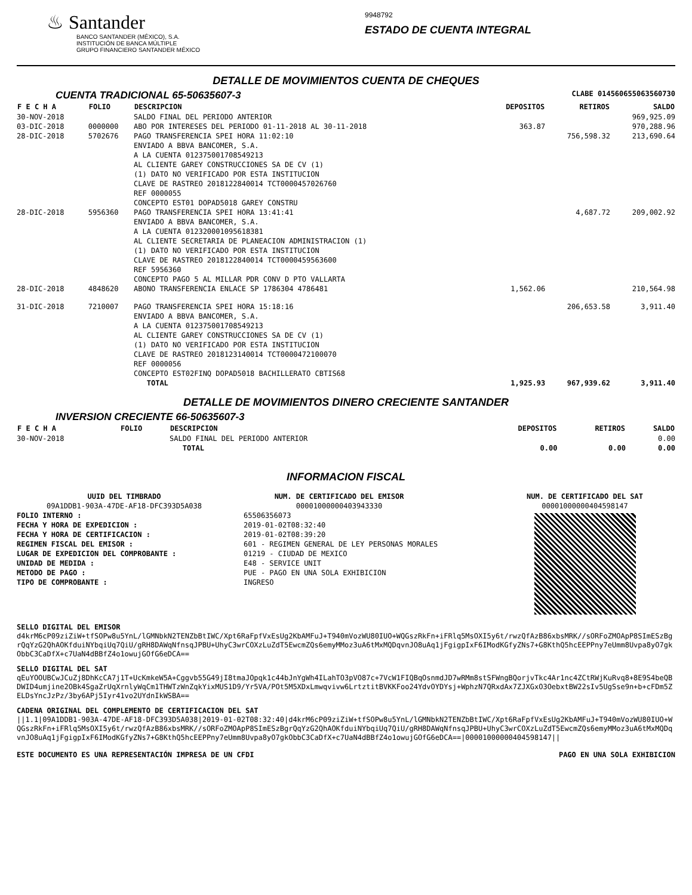♨ Santander
BANCO SANTANDER (MÉXICO), S.A.
INSTITUCIÓN DE BANCA MÚLTIPLE
GRUPO FINANCIERO SANTANDER MÉXICO
9948792
ESTADO DE CUENTA INTEGRAL
DETALLE DE MOVIMIENTOS CUENTA DE CHEQUES
CUENTA TRADICIONAL 65-50635607-3
CLABE 014560655063560730
| F E C H A | FOLIO | DESCRIPCION | DEPOSITOS | RETIROS | SALDO |
| --- | --- | --- | --- | --- | --- |
| 30-NOV-2018 | | SALDO FINAL DEL PERIODO ANTERIOR | | | 969,925.09 |
| 03-DIC-2018 | 0000000 | ABO POR INTERESES DEL PERIODO 01-11-2018 AL 30-11-2018 | 363.87 | | 970,288.96 |
| 28-DIC-2018 | 5702676 | PAGO TRANSFERENCIA SPEI HORA 11:02:10 ENVIADO A BBVA BANCOMER, S.A. A LA CUENTA 012375001708549213 AL CLIENTE GAREY CONSTRUCCIONES SA DE CV (1) (1) DATO NO VERIFICADO POR ESTA INSTITUCION CLAVE DE RASTREO 2018122840014 TCT0000457026760 REF 0000055 CONCEPTO EST01 DOPAD5018 GAREY CONSTRU | | 756,598.32 | 213,690.64 |
| 28-DIC-2018 | 5956360 | PAGO TRANSFERENCIA SPEI HORA 13:41:41 ENVIADO A BBVA BANCOMER, S.A. A LA CUENTA 012320001095618381 AL CLIENTE SECRETARIA DE PLANEACION ADMINISTRACION (1) (1) DATO NO VERIFICADO POR ESTA INSTITUCION CLAVE DE RASTREO 2018122840014 TCT0000459563600 REF 5956360 CONCEPTO PAGO 5 AL MILLAR PDR CONV D PTO VALLARTA | | 4,687.72 | 209,002.92 |
| 28-DIC-2018 | 4848620 | ABONO TRANSFERENCIA ENLACE SP 1786304 4786481 | 1,562.06 | | 210,564.98 |
| 31-DIC-2018 | 7210007 | PAGO TRANSFERENCIA SPEI HORA 15:18:16 ENVIADO A BBVA BANCOMER, S.A. A LA CUENTA 012375001708549213 AL CLIENTE GAREY CONSTRUCCIONES SA DE CV (1) (1) DATO NO VERIFICADO POR ESTA INSTITUCION CLAVE DE RASTREO 2018123140014 TCT0000472100070 REF 0000056 CONCEPTO EST02FINQ DOPAD5018 BACHILLERATO CBTIS68 | | 206,653.58 | 3,911.40 |
| | | TOTAL | 1,925.93 | 967,939.62 | 3,911.40 |
DETALLE DE MOVIMIENTOS DINERO CRECIENTE SANTANDER
INVERSION CRECIENTE 66-50635607-3
| F E C H A | FOLIO | DESCRIPCION | DEPOSITOS | RETIROS | SALDO |
| --- | --- | --- | --- | --- | --- |
| 30-NOV-2018 | | SALDO FINAL DEL PERIODO ANTERIOR | | | 0.00 |
| | | TOTAL | 0.00 | 0.00 | 0.00 |
INFORMACION FISCAL
UUID DEL TIMBRADO
09A1DDB1-903A-47DE-AF18-DFC393D5A038
FOLIO INTERNO :
FECHA Y HORA DE EXPEDICION :
FECHA Y HORA DE CERTIFICACION :
REGIMEN FISCAL DEL EMISOR :
LUGAR DE EXPEDICION DEL COMPROBANTE :
UNIDAD DE MEDIDA :
METODO DE PAGO :
TIPO DE COMPROBANTE :
NUM. DE CERTIFICADO DEL EMISOR
00001000000403943330
65506356073
2019-01-02T08:32:40
2019-01-02T08:39:20
601 - REGIMEN GENERAL DE LEY PERSONAS MORALES
01219 - CIUDAD DE MEXICO
E48 - SERVICE UNIT
PUE - PAGO EN UNA SOLA EXHIBICION
INGRESO
NUM. DE CERTIFICADO DEL SAT
00001000000404598147
SELLO DIGITAL DEL EMISOR
d4krM6cP09ziZiW+tfSOPw8u5YnL/lGMNbkN2TENZbBtIWC/Xpt6RaFpfVxEsUg2KbAMFuJ+T940mVozWU80IUO+WQGszRkFn+iFRlq5MsOXI5y6t/rwzQfAzB86xbsMRK//sORFoZMOApP8SImESzBgrQqYzG2QhAOKfduiNYbqiUq7QiU/gRH8DAWqNfnsqJPBU+UhyC3wrCOXzLuZdT5EwcmZQs6emyMMoz3uA6tMxMQDqvnJO8uAq1jFgigpIxF6IModKGfyZNs7+G8KthQ5hcEEPPny7eUmm8Uvpa8yO7gkObbC3CaDfX+c7UaN4dBBfZ4o1owujGOfG6eDCA==
SELLO DIGITAL DEL SAT
qEuYOOUBCwJCuZj8DhKcCA7j1T+UcKmkeW5A+Cggvb55G49jI8tmaJOpqk1c44bJnYgWh4ILahTO3pVO87c+7VcW1FIQBqOsnmdJD7wRMm8stSFWngBQorjvTkc4Ar1nc4ZCtRWjKuRvq8+8E9S4beQBDWID4umjine2OBk4SgaZrUqXrnlyWqCm1THWTzWnZqkYixMUS1D9/Yr5VA/POt5M5XDxLmwqvivw6LrtztitBVKKFoo24YdvOYDYsj+WphzN7QRxdAx7ZJXGxO3OebxtBW22sIv5UgSse9n+b+cFDm5ZELDsYncJzPz/3by6APj5Iyr41vo2UYdnIkWSBA==
CADENA ORIGINAL DEL COMPLEMENTO DE CERTIFICACION DEL SAT
||1.1|09A1DDB1-903A-47DE-AF18-DFC393D5A038|2019-01-02T08:32:40|d4krM6cP09ziZiW+tfSOPw8u5YnL/lGMNbkN2TENZbBtIWC/Xpt6RaFpfVxEsUg2KbAMFuJ+T940mVozWU80IUO+WQGszRkFn+iFRlq5MsOXI5y6t/rwzQfAzB86xbsMRK//sORFoZMOApP8SImESzBgrQqYzG2QhAOKfduiNYbqiUq7QiU/gRH8DAWqNfnsqJPBU+UhyC3wrCOXzLuZdT5EwcmZQs6emyMMoz3uA6tMxMQDqvnJO8uAq1jFgigpIxF6IModKGfyZNs7+G8KthQ5hcEEPPny7eUmm8Uvpa8yO7gkObbC3CaDfX+c7UaN4dBBfZ4o1owujGOfG6eDCA==|00001000000404598147||
ESTE DOCUMENTO ES UNA REPRESENTACIÓN IMPRESA DE UN CFDI PAGO EN UNA SOLA EXHIBICION